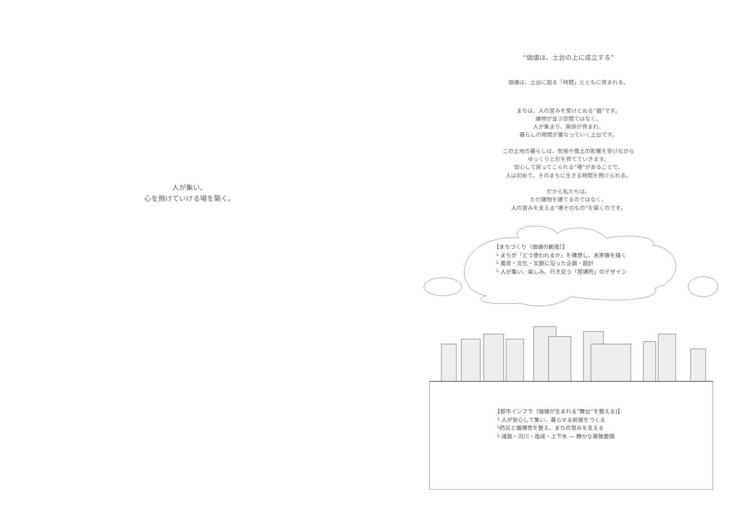人が集い、
心を預けていける場を築く。
“価値は、土台の上に成立する”
価値は、土台に宿る「時間」とともに育まれる。
まちは、人の営みを受けとめる“器”です。
建物が並ぶ空間ではなく、
人が集まり、関係が育まれ、
暮らしの時間が重なっていく土台です。
この土地の暮らしは、気候や風土の影響を受けながら
ゆっくりと形を育てていきます。
安心して戻ってこられる“場”があることで、
人は初めて、そのまちに生きる時間を預けられる。
だから私たちは、
ただ建物を建てるのではなく、
人の営みを支える“場そのもの”を築くのです。
【まちづくり（価値の創造）】
└ まちが「どう使われるか」を構想し、未来像を描く
└ 風景・文化・文脈に沿った企画・設計
└ 人が集い、楽しみ、行き交う「居場所」のデザイン
【都市インフラ（価値が生まれる”舞台”を整える)】
└ 人が安心して集い、暮らせる前提をつくる
└防災と循環性を整え、まちの営みを支える
└ 道路・河川・造成・上下水 ― 静かな基盤整備